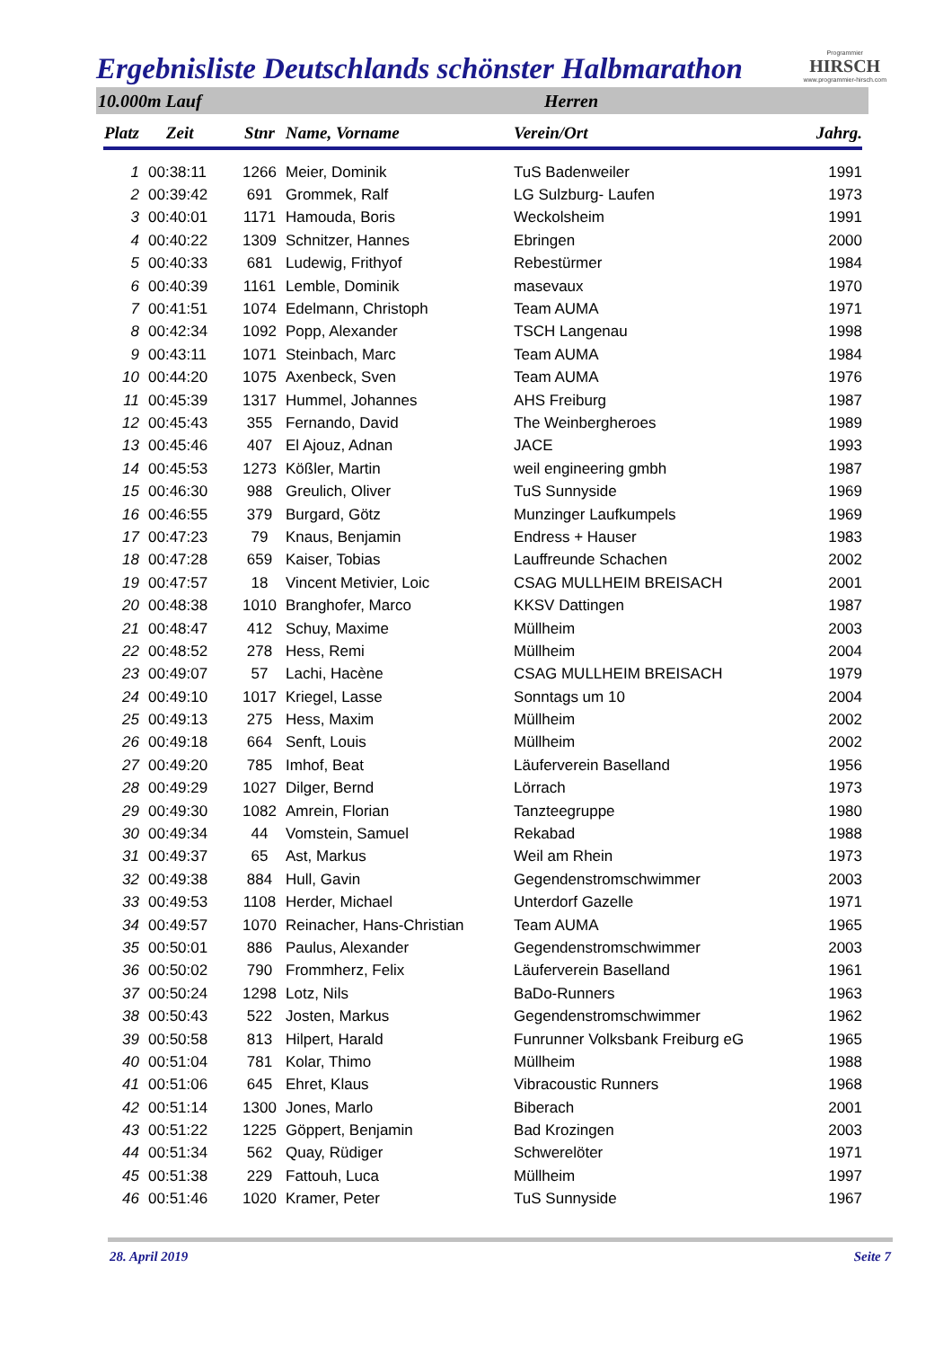Ergebnisliste Deutschlands schönster Halbmarathon
Programmier
HIRSCH
www.programmier-hirsch.com
10.000m Lauf Herren
| Platz | Zeit | Stnr | Name, Vorname | Verein/Ort | Jahrg. |
| --- | --- | --- | --- | --- | --- |
| 1 | 00:38:11 | 1266 | Meier, Dominik | TuS Badenweiler | 1991 |
| 2 | 00:39:42 | 691 | Grommek, Ralf | LG Sulzburg- Laufen | 1973 |
| 3 | 00:40:01 | 1171 | Hamouda, Boris | Weckolsheim | 1991 |
| 4 | 00:40:22 | 1309 | Schnitzer, Hannes | Ebringen | 2000 |
| 5 | 00:40:33 | 681 | Ludewig, Frithyof | Rebestürmer | 1984 |
| 6 | 00:40:39 | 1161 | Lemble, Dominik | masevaux | 1970 |
| 7 | 00:41:51 | 1074 | Edelmann, Christoph | Team AUMA | 1971 |
| 8 | 00:42:34 | 1092 | Popp, Alexander | TSCH Langenau | 1998 |
| 9 | 00:43:11 | 1071 | Steinbach, Marc | Team AUMA | 1984 |
| 10 | 00:44:20 | 1075 | Axenbeck, Sven | Team AUMA | 1976 |
| 11 | 00:45:39 | 1317 | Hummel, Johannes | AHS Freiburg | 1987 |
| 12 | 00:45:43 | 355 | Fernando, David | The Weinbergheroes | 1989 |
| 13 | 00:45:46 | 407 | El Ajouz, Adnan | JACE | 1993 |
| 14 | 00:45:53 | 1273 | Kößler, Martin | weil engineering gmbh | 1987 |
| 15 | 00:46:30 | 988 | Greulich, Oliver | TuS Sunnyside | 1969 |
| 16 | 00:46:55 | 379 | Burgard, Götz | Munzinger Laufkumpels | 1969 |
| 17 | 00:47:23 | 79 | Knaus, Benjamin | Endress + Hauser | 1983 |
| 18 | 00:47:28 | 659 | Kaiser, Tobias | Lauffreunde Schachen | 2002 |
| 19 | 00:47:57 | 18 | Vincent Metivier, Loic | CSAG MULLHEIM BREISACH | 2001 |
| 20 | 00:48:38 | 1010 | Branghofer, Marco | KKSV Dattingen | 1987 |
| 21 | 00:48:47 | 412 | Schuy, Maxime | Müllheim | 2003 |
| 22 | 00:48:52 | 278 | Hess, Remi | Müllheim | 2004 |
| 23 | 00:49:07 | 57 | Lachi, Hacène | CSAG MULLHEIM BREISACH | 1979 |
| 24 | 00:49:10 | 1017 | Kriegel, Lasse | Sonntags um 10 | 2004 |
| 25 | 00:49:13 | 275 | Hess, Maxim | Müllheim | 2002 |
| 26 | 00:49:18 | 664 | Senft, Louis | Müllheim | 2002 |
| 27 | 00:49:20 | 785 | Imhof, Beat | Läuferverein Baselland | 1956 |
| 28 | 00:49:29 | 1027 | Dilger, Bernd | Lörrach | 1973 |
| 29 | 00:49:30 | 1082 | Amrein, Florian | Tanzteegruppe | 1980 |
| 30 | 00:49:34 | 44 | Vomstein, Samuel | Rekabad | 1988 |
| 31 | 00:49:37 | 65 | Ast, Markus | Weil am Rhein | 1973 |
| 32 | 00:49:38 | 884 | Hull, Gavin | Gegendenstromschwimmer | 2003 |
| 33 | 00:49:53 | 1108 | Herder, Michael | Unterdorf Gazelle | 1971 |
| 34 | 00:49:57 | 1070 | Reinacher, Hans-Christian | Team AUMA | 1965 |
| 35 | 00:50:01 | 886 | Paulus, Alexander | Gegendenstromschwimmer | 2003 |
| 36 | 00:50:02 | 790 | Frommherz, Felix | Läuferverein Baselland | 1961 |
| 37 | 00:50:24 | 1298 | Lotz, Nils | BaDo-Runners | 1963 |
| 38 | 00:50:43 | 522 | Josten, Markus | Gegendenstromschwimmer | 1962 |
| 39 | 00:50:58 | 813 | Hilpert, Harald | Funrunner Volksbank Freiburg eG | 1965 |
| 40 | 00:51:04 | 781 | Kolar, Thimo | Müllheim | 1988 |
| 41 | 00:51:06 | 645 | Ehret, Klaus | Vibracoustic Runners | 1968 |
| 42 | 00:51:14 | 1300 | Jones, Marlo | Biberach | 2001 |
| 43 | 00:51:22 | 1225 | Göppert, Benjamin | Bad Krozingen | 2003 |
| 44 | 00:51:34 | 562 | Quay, Rüdiger | Schwerelöter | 1971 |
| 45 | 00:51:38 | 229 | Fattouh, Luca | Müllheim | 1997 |
| 46 | 00:51:46 | 1020 | Kramer, Peter | TuS Sunnyside | 1967 |
28. April 2019 Seite 7